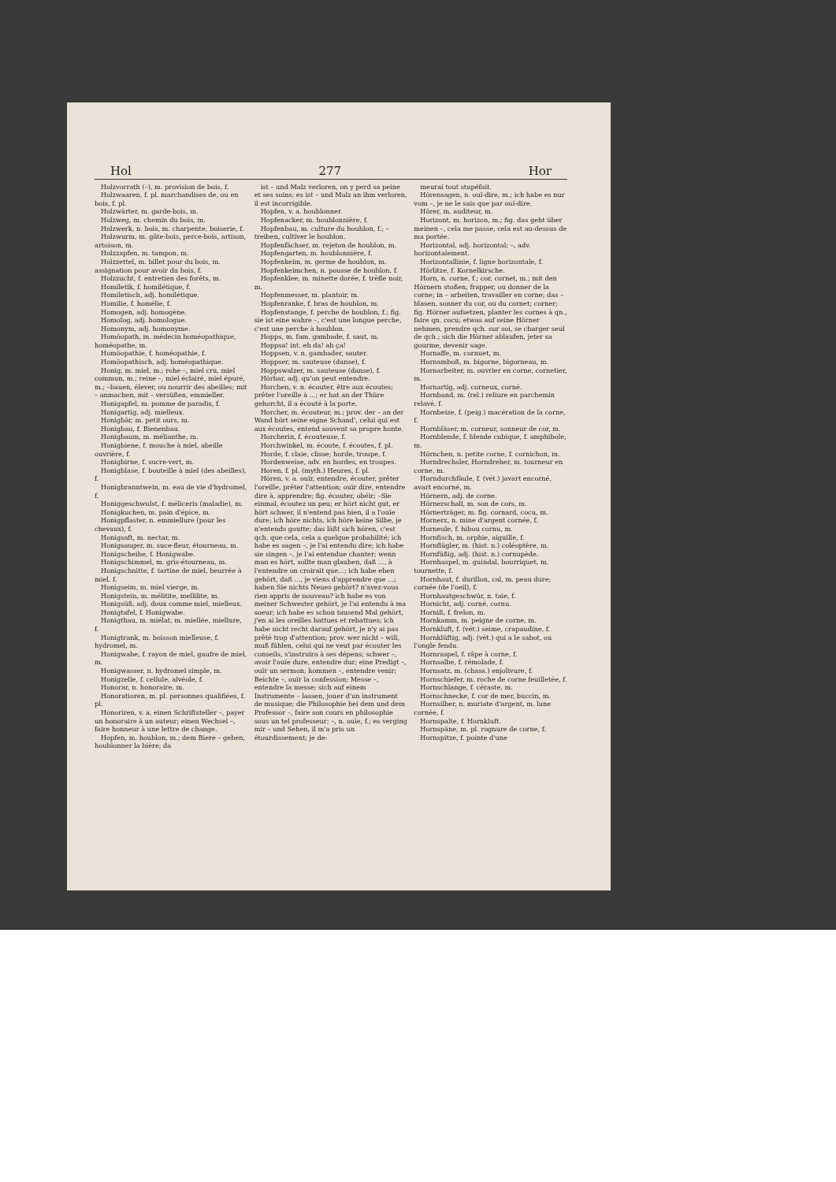Hol 277 Hor
Holzvorrath (–), m. provision de bois, f.
Holzwaaren, f. pl. marchandises de, ou en bois, f. pl.
Holzwärter, m. garde-bois, m.
Holzweg, m. chemin du bois, m.
Holzwerk, n. bois, m. charpente, boiserie, f.
Holzwurm, m. gâte-bois, perce-bois, artison, artoison, m.
Holzzapfen, m. tampon, m.
Holzzettel, m. billet pour du bois, m. assignation pour avoir du bois, f.
Holzzucht, f. entretien des forêts, m.
Homiletik, f. homilétique, f.
Homiletisch, adj. homilétique.
Homilie, f. homélie, f.
Homogen, adj. homogène.
Homolog, adj. homologue.
Homonym, adj. homonyme.
Homöopath, m. médecin homéopathique, homéopathe, m.
Homöopathie, f. homéopathie, f.
Homöopathisch, adj. homéopathique.
Honig, m. miel, m.; rohe –, miel cru, miel commun, m.; reine –, miel éclairé, miel épuré, m.; –bauen, élever, ou nourrir des abeilles; mit – anmachen, mit – versüßen, emmieller.
Honigapfel, m. pomme de paradis, f.
Honigartig, adj. mielleux.
Honigbär, m. petit ours, m.
Honigbau, f. Bienenbau.
Honigbaum, m. mélianthe, m.
Honigbiene, f. mouche à miel, abeille ouvrière, f.
Honigbirne, f. sucre-vert, m.
Honigblase, f. bouteille à miel (des abeilles), f.
Honigbranntwein, m. eau de vie d'hydromel, f.
Honiggeschwulst, f. méliceris (maladie), m.
Honigkuchen, m. pain d'épice, m.
Honigpflaster, n. emmiellure (pour les chevaux), f.
Honigsaft, m. nectar, m.
Honigsauger, m. suce-fleur, étourneau, m.
Honigscheibe, f. Honigwabe.
Honigschimmel, m. gris-étourneau, m.
Honigschnitte, f. tartine de miel, beurrée à miel, f.
Honigseim, m. miel vierge, m.
Honigstein, m. mélitite, mellilite, m.
Honigsüß, adj. doux comme miel, mielleux.
Honigtafel, f. Honigwabe.
Honigthau, m. miélat, m. miellée, miellure, f.
Honigtrank, m. boisson mielleuse, f. hydromel, m.
Honigwabe, f. rayon de miel, gaufre de miel, m.
Honigwasser, n. hydromel simple, m.
Honigzelle, f. cellule, alvéole, f.
Honorar, n. honoraire, m.
Honoratioren, m. pl. personnes qualifiées, f. pl.
Honoriren, v. a. einen Schriftsteller –, payer un honoraire à un auteur; einen Wechsel –, faire honneur à une lettre de change.
Hopfen, m. houblon, m.; dem Biere – geben, houblonner la bière; da
ist – und Malz verloren, on y perd sa peine et ses soins; es ist – und Malz an ihm verloren, il est incorrigible.
Hopfen, v. a. houblonner.
Hopfenacker, m. houblonnière, f.
Hopfenbau, m. culture du houblon, f.; – treiben, cultiver le houblon.
Hopfenfächser, m. rejeton de houblon, m.
Hopfengarten, m. houblonnière, f.
Hopfenkeim, m. germe de houblon, m.
Hopfenkeimchen, n. pousse de houblon, f.
Hopfenklee, m. minette dorée, f. trèfle noir, m.
Hopfenmesser, m. plantoir, m.
Hopfenranke, f. bras de houblon, m.
Hopfenstange, f. perche de houblon, f.; fig. sie ist eine wahre –, c'est une longue perche, c'est une perche à houblon.
Hopps, m. fam. gambade, f. saut, m.
Hoppsa! int. eh da! ah ça!
Hoppsen, v. n. gambader, sauter.
Hoppser, m. sauteuse (danse), f.
Hoppswalzer, m. sauteuse (danse), f.
Hörbar, adj. qu'on peut entendre.
Horchen, v. n. écouter, être aux écoutes; prêter l'oreille à ...; er hat an der Thüre gehorcht, il a écouté à la porte.
Horcher, m. écouteur, m.; prov. der – an der Wand hört seine eigne Schand', celui qui est aux écoutes, entend souvent sa propre honte.
Horcherin, f. écouteuse, f.
Horchwinkel, m. écoute, f. écoutes, f. pl.
Horde, f. claie, clisse; horde, troupe, f.
Hordenweise, adv. en hordes, en troupes.
Horen, f. pl. (myth.) Heures, f. pl.
Hören, v. a. ouïr, entendre, écouter, prêter l'oreille, prêter l'attention; ouïr dire, entendre dire à, apprendre; fig. écouter, obéir; –Sie einmal, écoutez un peu; er hört nicht gut, er hört schwer, il n'entend pas bien, il a l'ouïe dure; ich höre nichts, ich höre keine Silbe, je n'entends goutte; das läßt sich hören, c'est qch. que cela, cela a quelque probabilité; ich habe es sagen –, je l'ai entendu dire; ich habe sie singen –, je l'ai entendue chanter; wenn man es hört, sollte man glauben, daß ..., à l'entendre on croirait que...; ich habe eben gehört, daß ..., je viens d'apprendre que ...; haben Sie nichts Neues gehört? n'avez-vous rien appris de nouveau? ich habe es von meiner Schwester gehört, je l'ai entendu à ma soeur; ich habe es schon tausend Mal gehört, j'en ai les oreilles battues et rebattues; ich habe nicht recht darauf gehört, je n'y ai pas prêté trop d'attention; prov. wer nicht – will, muß fühlen, celui qui ne veut par écouter les conseils, s'instruira à ses dépens; schwer –, avoir l'ouïe dure, entendre dur; eine Predigt –, ouïr un sermon; kommen –, entendre venir; Beichte –, ouïr la confession; Messe –, entendre la messe; sich auf einem Instrumente – lassen, jouer d'un instrument de musique; die Philosophie bei dem und dem Professor –, faire son cours en philosophie sous un tel professeur; –, n. ouïe, f.; es verging mir – und Sehen, il m'a pris un étourdissement; je de-
meurai tout stupéfait.
Hörensagen, n. ouï-dire, m.; ich habe es nur vom –, je ne le sais que par ouï-dire.
Hörer, m. auditeur, m.
Horizont, m. horizon, m.; fig. das geht über meinen –, cela me passe, cela est au-dessus de ma portée.
Horizontal, adj. horizontal; –, adv. horizontalement.
Horizontallinie, f. ligne horizontale, f.
Hörlitze, f. Kornelkirsche.
Horn, n. corne, f.; cor, cornet, m.; mit den Hörnern stoßen, frapper, ou donner de la corne; in – arbeiten, travailler en corne; das – blasen, sonner du cor, ou du cornet; corner; fig. Hörner aufsetzen, planter les cornes à qn., faire qn. cocu; etwas auf seine Hörner nehmen, prendre qch. sur soi, se charger seul de qch.; sich die Hörner ablaufen, jeter sa gourme, devenir sage.
Hornaffe, m. cornuet, m.
Hornamboß, m. bigorne, bigorneau, m.
Hornarbeiter, m. ouvrier en corne, cornetier, m.
Hornartig, adj. corneux, corné.
Hornband, m. (rel.) reliure en parchemin relavé, f.
Hornbeize, f. (peig.) macération de la corne, f.
Hornbläser, m. corneur, sonneur de cor, m.
Hornblende, f. blende cubique, f. amphibole, m.
Hörnchen, n. petite corne, f. cornichon, m.
Horndrechsler, Horndreher, m. tourneur en corne, m.
Horndurchfäule, f. (vét.) javart encorné, avart encorné, m.
Hörnern, adj. de corne.
Hörnerschall, m. son de cors, m.
Hörnerträger, m. fig. cornard, cocu, m.
Hornerz, n. mine d'argent cornée, f.
Horneule, f. hibou cornu, m.
Hornfisch, m. orphie, aiguille, f.
Hornflügler, m. (hist. n.) coléoptère, m.
Hornfüßig, adj. (hist. n.) cornupède.
Hornhaspel, m. guindal, bourriquet, m. tournette, f.
Hornhaut, f. durillon, cal, m. peau dure; cornée (de l'oeil), f.
Hornhautgeschwür, n. taie, f.
Hornicht, adj. corné, cornu.
Horniß, f. frelon, m.
Hornkamm, m. peigne de corne, m.
Hornkluft, f. (vét.) seime, crapaudine, f.
Hornklüftig, adj. (vét.) qui a le sabot, ou l'ongle fendu.
Hornraspel, f. râpe à corne, f.
Hornsalbe, f. rémolade, f.
Hornsatz, m. (chass.) enjolivure, f.
Hornschiefer, m. roche de corne feuilletée, f.
Hornschlange, f. céraste, m.
Hornschnecke, f. cor de mer, buccin, m.
Hornsilber, n. muriate d'argent, m. lune cornée, f.
Hornspalte, f. Hornkluft.
Hornspäne, m. pl. rognure de corne, f.
Hornspitze, f. pointe d'une